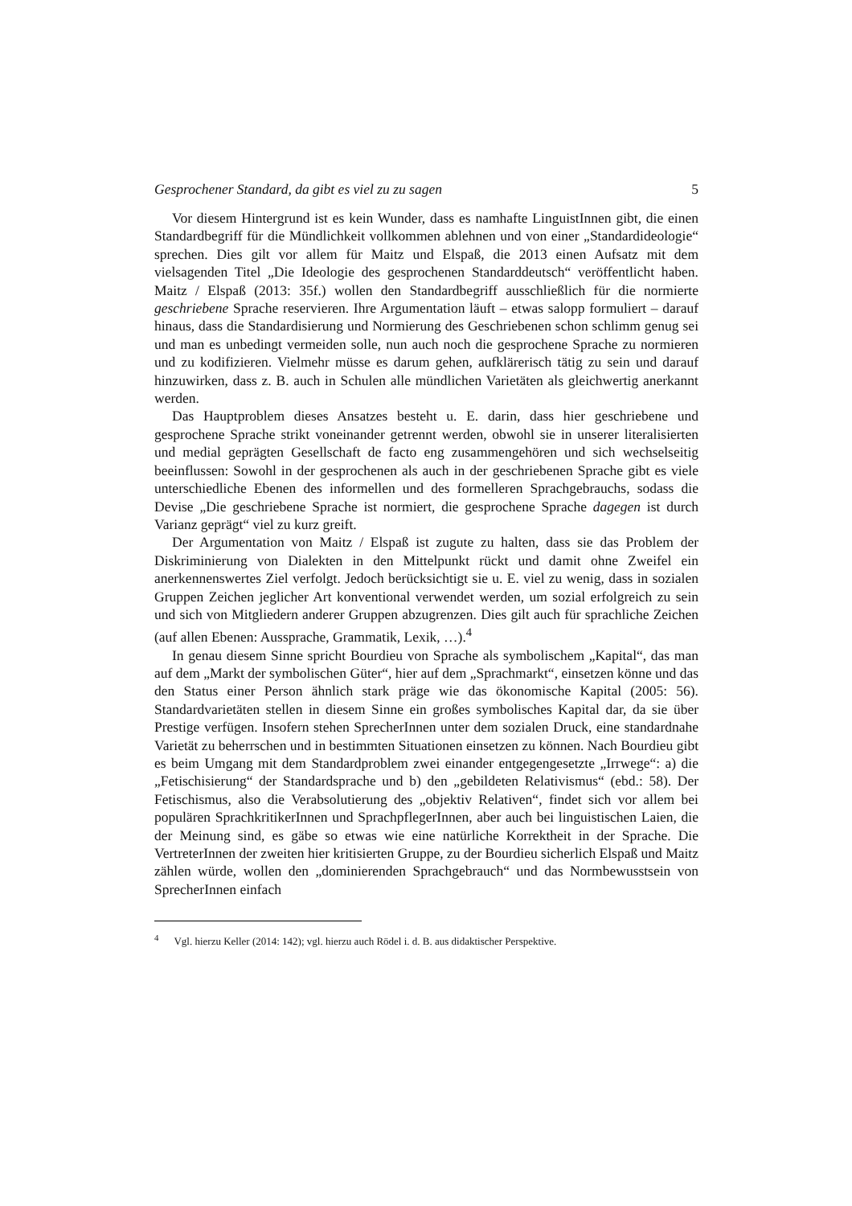Gesprochener Standard, da gibt es viel zu zu sagen 5
Vor diesem Hintergrund ist es kein Wunder, dass es namhafte LinguistInnen gibt, die einen Standardbegriff für die Mündlichkeit vollkommen ablehnen und von einer „Standardideologie“ sprechen. Dies gilt vor allem für Maitz und Elspaß, die 2013 einen Aufsatz mit dem vielsagenden Titel „Die Ideologie des gesprochenen Standarddeutsch“ veröffentlicht haben. Maitz / Elspaß (2013: 35f.) wollen den Standardbegriff ausschließlich für die normierte geschriebene Sprache reservieren. Ihre Argumentation läuft – etwas salopp formuliert – darauf hinaus, dass die Standardisierung und Normierung des Geschriebenen schon schlimm genug sei und man es unbedingt vermeiden solle, nun auch noch die gesprochene Sprache zu normieren und zu kodifizieren. Vielmehr müsse es darum gehen, aufklärerisch tätig zu sein und darauf hinzuwirken, dass z. B. auch in Schulen alle mündlichen Varietäten als gleichwertig anerkannt werden.
Das Hauptproblem dieses Ansatzes besteht u. E. darin, dass hier geschriebene und gesprochene Sprache strikt voneinander getrennt werden, obwohl sie in unserer literalisierten und medial geprägten Gesellschaft de facto eng zusammengehören und sich wechselseitig beeinflussen: Sowohl in der gesprochenen als auch in der geschriebenen Sprache gibt es viele unterschiedliche Ebenen des informellen und des formelleren Sprachgebrauchs, sodass die Devise „Die geschriebene Sprache ist normiert, die gesprochene Sprache dagegen ist durch Varianz geprägt“ viel zu kurz greift.
Der Argumentation von Maitz / Elspaß ist zugute zu halten, dass sie das Problem der Diskriminierung von Dialekten in den Mittelpunkt rückt und damit ohne Zweifel ein anerkennenswertes Ziel verfolgt. Jedoch berücksichtigt sie u. E. viel zu wenig, dass in sozialen Gruppen Zeichen jeglicher Art konventional verwendet werden, um sozial erfolgreich zu sein und sich von Mitgliedern anderer Gruppen abzugrenzen. Dies gilt auch für sprachliche Zeichen (auf allen Ebenen: Aussprache, Grammatik, Lexik, …).<sup>4</sup>
In genau diesem Sinne spricht Bourdieu von Sprache als symbolischem „Kapital“, das man auf dem „Markt der symbolischen Güter“, hier auf dem „Sprachmarkt“, einsetzen könne und das den Status einer Person ähnlich stark präge wie das ökonomische Kapital (2005: 56). Standardvarietäten stellen in diesem Sinne ein großes symbolisches Kapital dar, da sie über Prestige verfügen. Insofern stehen SprecherInnen unter dem sozialen Druck, eine standardnahe Varietät zu beherrschen und in bestimmten Situationen einsetzen zu können. Nach Bourdieu gibt es beim Umgang mit dem Standardproblem zwei einander entgegengesetzte „Irrwege“: a) die „Fetischisierung“ der Standardsprache und b) den „gebildeten Relativismus“ (ebd.: 58). Der Fetischismus, also die Verabsolutierung des „objektiv Relativen“, findet sich vor allem bei populären SprachkritikerInnen und SprachpflegerInnen, aber auch bei linguistischen Laien, die der Meinung sind, es gäbe so etwas wie eine natürliche Korrektheit in der Sprache. Die VertreterInnen der zweiten hier kritisierten Gruppe, zu der Bourdieu sicherlich Elspaß und Maitz zählen würde, wollen den „dominierenden Sprachgebrauch“ und das Normbewusstsein von SprecherInnen einfach
<sup>4</sup> Vgl. hierzu Keller (2014: 142); vgl. hierzu auch Rödel i. d. B. aus didaktischer Perspektive.